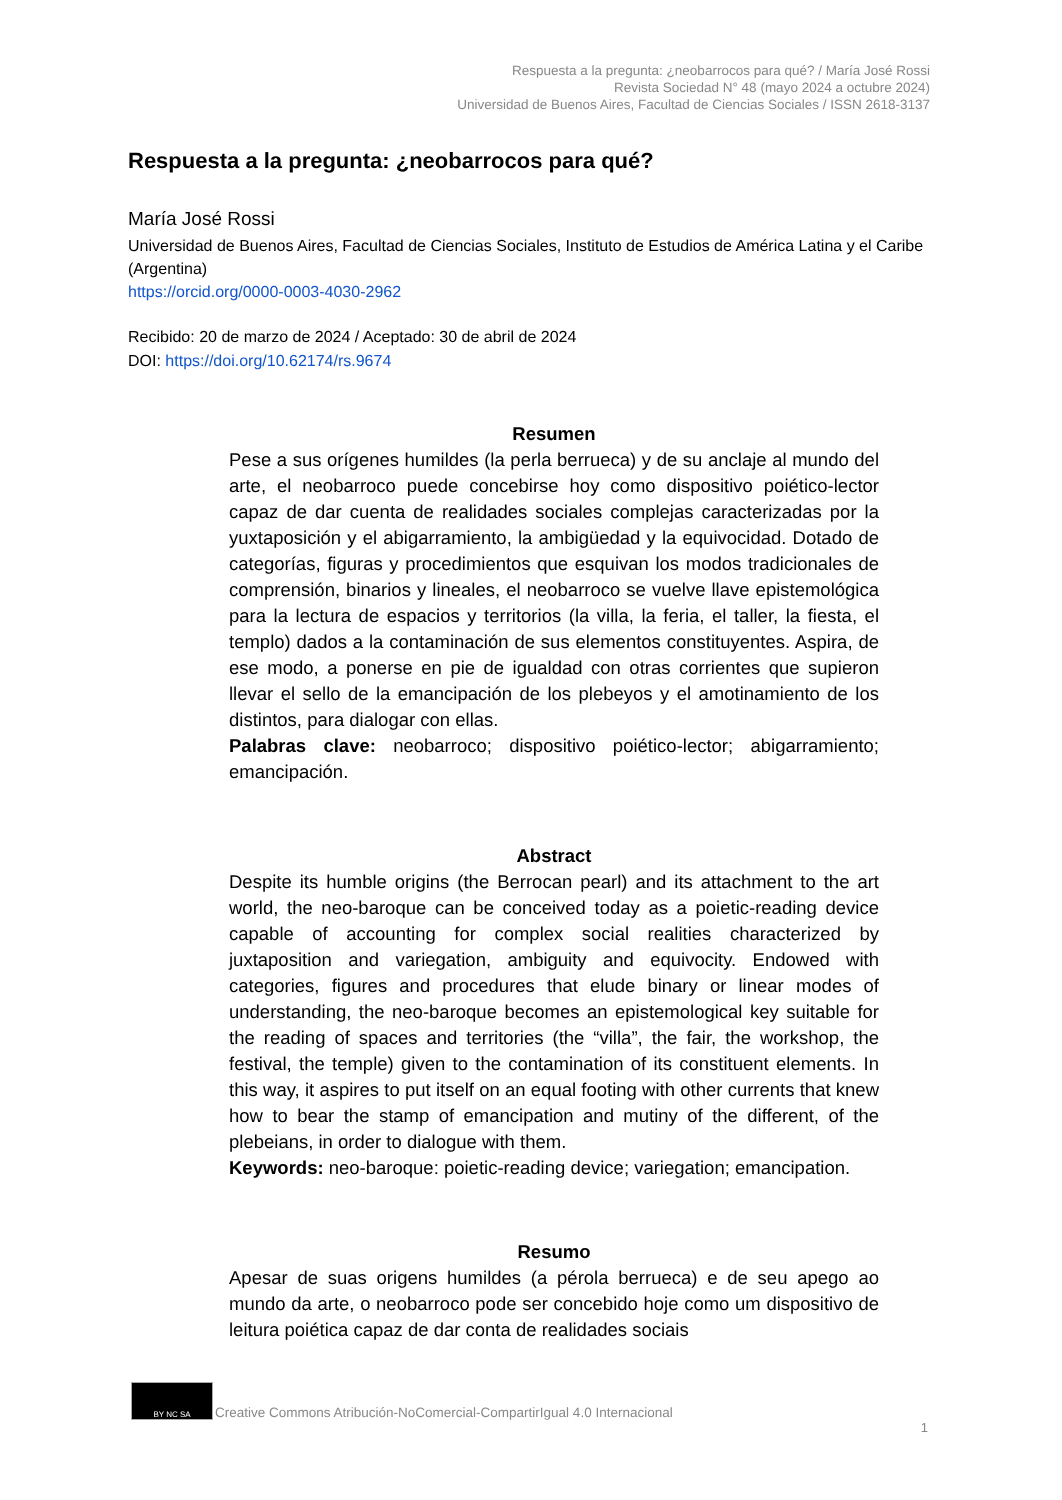Respuesta a la pregunta: ¿neobarrocos para qué? / María José Rossi
Revista Sociedad N° 48 (mayo 2024 a octubre 2024)
Universidad de Buenos Aires, Facultad de Ciencias Sociales / ISSN 2618-3137
Respuesta a la pregunta: ¿neobarrocos para qué?
María José Rossi
Universidad de Buenos Aires, Facultad de Ciencias Sociales, Instituto de Estudios de América Latina y el Caribe (Argentina)
https://orcid.org/0000-0003-4030-2962
Recibido: 20 de marzo de 2024 / Aceptado: 30 de abril de 2024
DOI: https://doi.org/10.62174/rs.9674
Resumen
Pese a sus orígenes humildes (la perla berrueca) y de su anclaje al mundo del arte, el neobarroco puede concebirse hoy como dispositivo poiético-lector capaz de dar cuenta de realidades sociales complejas caracterizadas por la yuxtaposición y el abigarramiento, la ambigüedad y la equivocidad. Dotado de categorías, figuras y procedimientos que esquivan los modos tradicionales de comprensión, binarios y lineales, el neobarroco se vuelve llave epistemológica para la lectura de espacios y territorios (la villa, la feria, el taller, la fiesta, el templo) dados a la contaminación de sus elementos constituyentes. Aspira, de ese modo, a ponerse en pie de igualdad con otras corrientes que supieron llevar el sello de la emancipación de los plebeyos y el amotinamiento de los distintos, para dialogar con ellas.
Palabras clave: neobarroco; dispositivo poiético-lector; abigarramiento; emancipación.
Abstract
Despite its humble origins (the Berrocan pearl) and its attachment to the art world, the neo-baroque can be conceived today as a poietic-reading device capable of accounting for complex social realities characterized by juxtaposition and variegation, ambiguity and equivocity. Endowed with categories, figures and procedures that elude binary or linear modes of understanding, the neo-baroque becomes an epistemological key suitable for the reading of spaces and territories (the “villa”, the fair, the workshop, the festival, the temple) given to the contamination of its constituent elements. In this way, it aspires to put itself on an equal footing with other currents that knew how to bear the stamp of emancipation and mutiny of the different, of the plebeians, in order to dialogue with them.
Keywords: neo-baroque: poietic-reading device; variegation; emancipation.
Resumo
Apesar de suas origens humildes (a pérola berrueca) e de seu apego ao mundo da arte, o neobarroco pode ser concebido hoje como um dispositivo de leitura poiética capaz de dar conta de realidades sociais
BY NC SA
Creative Commons Atribución-NoComercial-CompartirIgual 4.0 Internacional
1